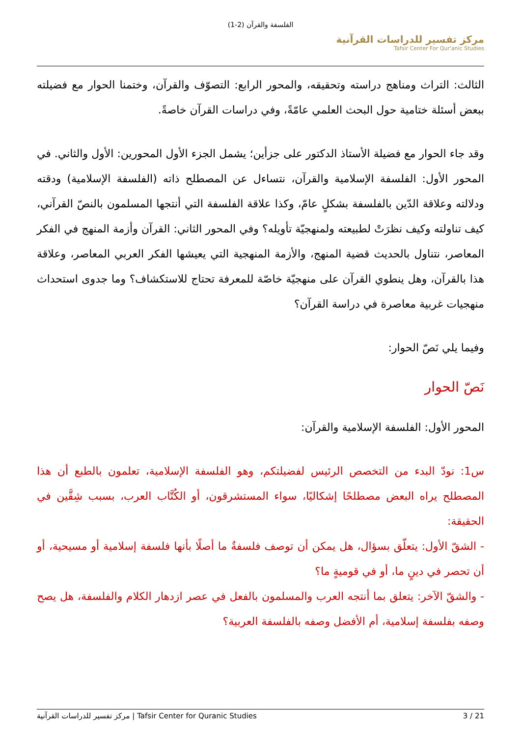الفلسفة والقرآن (2-1)
مركز تفسير للدراسات القرآنية
Tafsir Center For Qur'anic Studies
الثالث: التراث ومناهج دراسته وتحقيقه، والمحور الرابع: التصوّف والقرآن، وختمنا الحوار مع فضيلته ببعض أسئلة ختامية حول البحث العلمي عامّةً، وفي دراسات القرآن خاصةً.
وقد جاء الحوار مع فضيلة الأستاذ الدكتور على جزأين؛ يشمل الجزء الأول المحورين: الأول والثاني. في المحور الأول: الفلسفة الإسلامية والقرآن، نتساءل عن المصطلح ذاته (الفلسفة الإسلامية) ودقته ودلالته وعلاقة الدّين بالفلسفة بشكلٍ عامّ، وكذا علاقة الفلسفة التي أنتجها المسلمون بالنصّ القرآني، كيف تناولته وكيف نظرَتْ لطبيعته ولمنهجيّة تأويله؟ وفي المحور الثاني: القرآن وأزمة المنهج في الفكر المعاصر، نتناول بالحديث قضية المنهج، والأزمة المنهجية التي يعيشها الفكر العربي المعاصر، وعلاقة هذا بالقرآن، وهل ينطوي القرآن على منهجيّة خاصّة للمعرفة تحتاج للاستكشاف؟ وما جدوى استحداث منهجيات غربية معاصرة في دراسة القرآن؟
وفيما يلي نَصّ الحوار:
نَصّ الحوار
المحور الأول: الفلسفة الإسلامية والقرآن:
س1: نودّ البدء من التخصص الرئيس لفضيلتكم، وهو الفلسفة الإسلامية، تعلمون بالطبع أن هذا المصطلح يراه البعض مصطلحًا إشكاليًا، سواء المستشرقون، أو الكُتَّاب العرب، بسبب شِقَّين في الحقيقة:
- الشقّ الأول: يتعلّق بسؤال، هل يمكن أن توصف فلسفةٌ ما أصلًا بأنها فلسفة إسلامية أو مسيحية، أو أن تحصر في دينٍ ما، أو في قوميةٍ ما؟
- والشقّ الآخر: يتعلق بما أنتجه العرب والمسلمون بالفعل في عصر ازدهار الكلام والفلسفة، هل يصح وصفه بفلسفة إسلامية، أم الأفضل وصفه بالفلسفة العربية؟
مركز تفسير للدراسات القرآنية | Tafsir Center for Quranic Studies 3 / 21